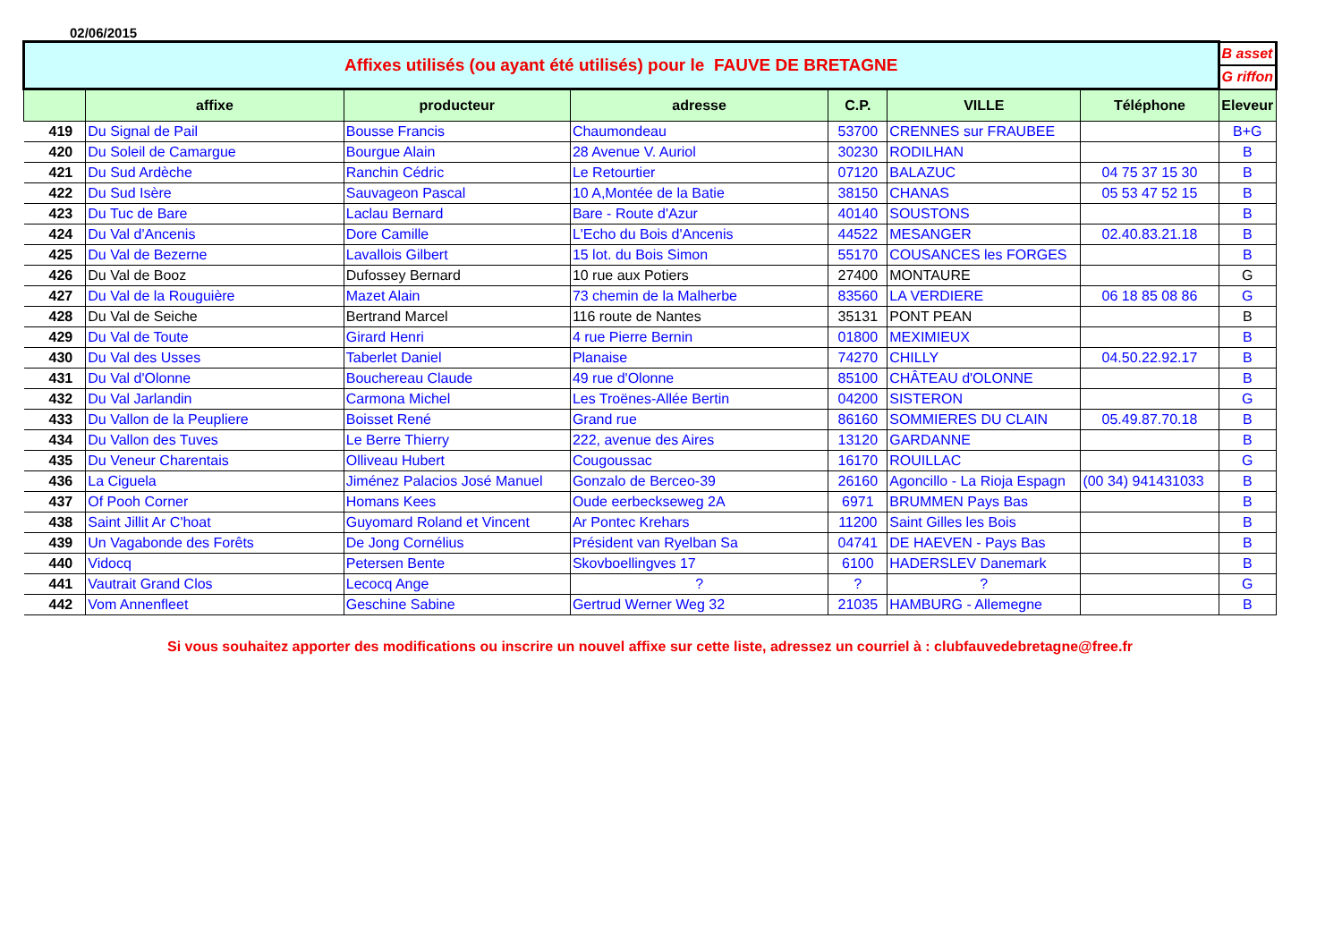02/06/2015
| Affixes utilisés (ou ayant été utilisés) pour le FAUVE DE BRETAGNE | | | | | | | B asset |
| | | | | | | | G riffon |
| | affixe | producteur | adresse | C.P. | VILLE | Téléphone | Eleveur |
| 419 | Du Signal de Pail | Bousse Francis | Chaumondeau | 53700 | CRENNES sur FRAUBEE | | B+G |
| 420 | Du Soleil de Camargue | Bourgue Alain | 28 Avenue V. Auriol | 30230 | RODILHAN | | B |
| 421 | Du Sud Ardèche | Ranchin Cédric | Le Retourtier | 07120 | BALAZUC | 04 75 37 15 30 | B |
| 422 | Du Sud Isère | Sauvageon Pascal | 10 A,Montée de la Batie | 38150 | CHANAS | 05 53 47 52 15 | B |
| 423 | Du Tuc de Bare | Laclau Bernard | Bare - Route d'Azur | 40140 | SOUSTONS | | B |
| 424 | Du Val d'Ancenis | Dore Camille | L'Echo du Bois d'Ancenis | 44522 | MESANGER | 02.40.83.21.18 | B |
| 425 | Du Val de Bezerne | Lavallois Gilbert | 15 lot. du Bois Simon | 55170 | COUSANCES les FORGES | | B |
| 426 | Du Val de Booz | Dufossey Bernard | 10 rue aux Potiers | 27400 | MONTAURE | | G |
| 427 | Du Val de la Rouguière | Mazet Alain | 73 chemin de la Malherbe | 83560 | LA VERDIERE | 06 18 85 08 86 | G |
| 428 | Du Val de Seiche | Bertrand Marcel | 116 route de Nantes | 35131 | PONT PEAN | | B |
| 429 | Du Val de Toute | Girard Henri | 4 rue Pierre Bernin | 01800 | MEXIMIEUX | | B |
| 430 | Du Val des Usses | Taberlet Daniel | Planaise | 74270 | CHILLY | 04.50.22.92.17 | B |
| 431 | Du Val d'Olonne | Bouchereau Claude | 49 rue d'Olonne | 85100 | CHÂTEAU d'OLONNE | | B |
| 432 | Du Val Jarlandin | Carmona Michel | Les Troënes-Allée Bertin | 04200 | SISTERON | | G |
| 433 | Du Vallon de la Peupliere | Boisset René | Grand rue | 86160 | SOMMIERES DU CLAIN | 05.49.87.70.18 | B |
| 434 | Du Vallon des Tuves | Le Berre Thierry | 222, avenue des Aires | 13120 | GARDANNE | | B |
| 435 | Du Veneur Charentais | Olliveau Hubert | Cougoussac | 16170 | ROUILLAC | | G |
| 436 | La Ciguela | Jiménez Palacios José Manuel | Gonzalo de Berceo-39 | 26160 | Agoncillo - La Rioja Espagn | (00 34) 941431033 | B |
| 437 | Of Pooh Corner | Homans Kees | Oude eerbeckseweg 2A | 6971 | BRUMMEN Pays Bas | | B |
| 438 | Saint Jillit Ar C'hoat | Guyomard Roland et Vincent | Ar Pontec Krehars | 11200 | Saint Gilles les Bois | | B |
| 439 | Un Vagabonde des Forêts | De Jong Cornélius | Président van Ryelban Sa | 04741 | DE HAEVEN - Pays Bas | | B |
| 440 | Vidocq | Petersen Bente | Skovboellingves 17 | 6100 | HADERSLEV Danemark | | B |
| 441 | Vautrait Grand Clos | Lecocq Ange | ? | ? | ? | | G |
| 442 | Vom Annenfleet | Geschine Sabine | Gertrud Werner Weg 32 | 21035 | HAMBURG - Allemegne | | B |
Si vous souhaitez apporter des modifications ou inscrire un nouvel affixe sur cette liste, adressez un courriel à : clubfauvedebretagne@free.fr